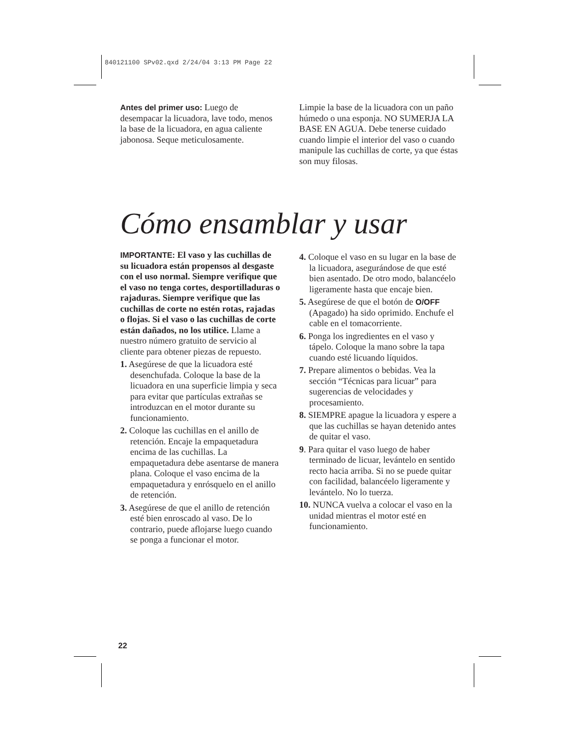840121100 SPv02.qxd 2/24/04 3:13 PM Page 22
Antes del primer uso: Luego de desempacar la licuadora, lave todo, menos la base de la licuadora, en agua caliente jabonosa. Seque meticulosamente.
Limpie la base de la licuadora con un paño húmedo o una esponja. NO SUMERJA LA BASE EN AGUA. Debe tenerse cuidado cuando limpie el interior del vaso o cuando manipule las cuchillas de corte, ya que éstas son muy filosas.
Cómo ensamblar y usar
IMPORTANTE: El vaso y las cuchillas de su licuadora están propensos al desgaste con el uso normal. Siempre verifique que el vaso no tenga cortes, desportilladuras o rajaduras. Siempre verifique que las cuchillas de corte no estén rotas, rajadas o flojas. Si el vaso o las cuchillas de corte están dañados, no los utilice. Llame a nuestro número gratuito de servicio al cliente para obtener piezas de repuesto.
1. Asegúrese de que la licuadora esté desenchufada. Coloque la base de la licuadora en una superficie limpia y seca para evitar que partículas extrañas se introduzcan en el motor durante su funcionamiento.
2. Coloque las cuchillas en el anillo de retención. Encaje la empaquetadura encima de las cuchillas. La empaquetadura debe asentarse de manera plana. Coloque el vaso encima de la empaquetadura y enrósquelo en el anillo de retención.
3. Asegúrese de que el anillo de retención esté bien enroscado al vaso. De lo contrario, puede aflojarse luego cuando se ponga a funcionar el motor.
4. Coloque el vaso en su lugar en la base de la licuadora, asegurándose de que esté bien asentado. De otro modo, balancéelo ligeramente hasta que encaje bien.
5. Asegúrese de que el botón de O/OFF (Apagado) ha sido oprimido. Enchufe el cable en el tomacorriente.
6. Ponga los ingredientes en el vaso y tápelo. Coloque la mano sobre la tapa cuando esté licuando líquidos.
7. Prepare alimentos o bebidas. Vea la sección “Técnicas para licuar” para sugerencias de velocidades y procesamiento.
8. SIEMPRE apague la licuadora y espere a que las cuchillas se hayan detenido antes de quitar el vaso.
9. Para quitar el vaso luego de haber terminado de licuar, levántelo en sentido recto hacia arriba. Si no se puede quitar con facilidad, balancéelo ligeramente y levántelo. No lo tuerza.
10. NUNCA vuelva a colocar el vaso en la unidad mientras el motor esté en funcionamiento.
22